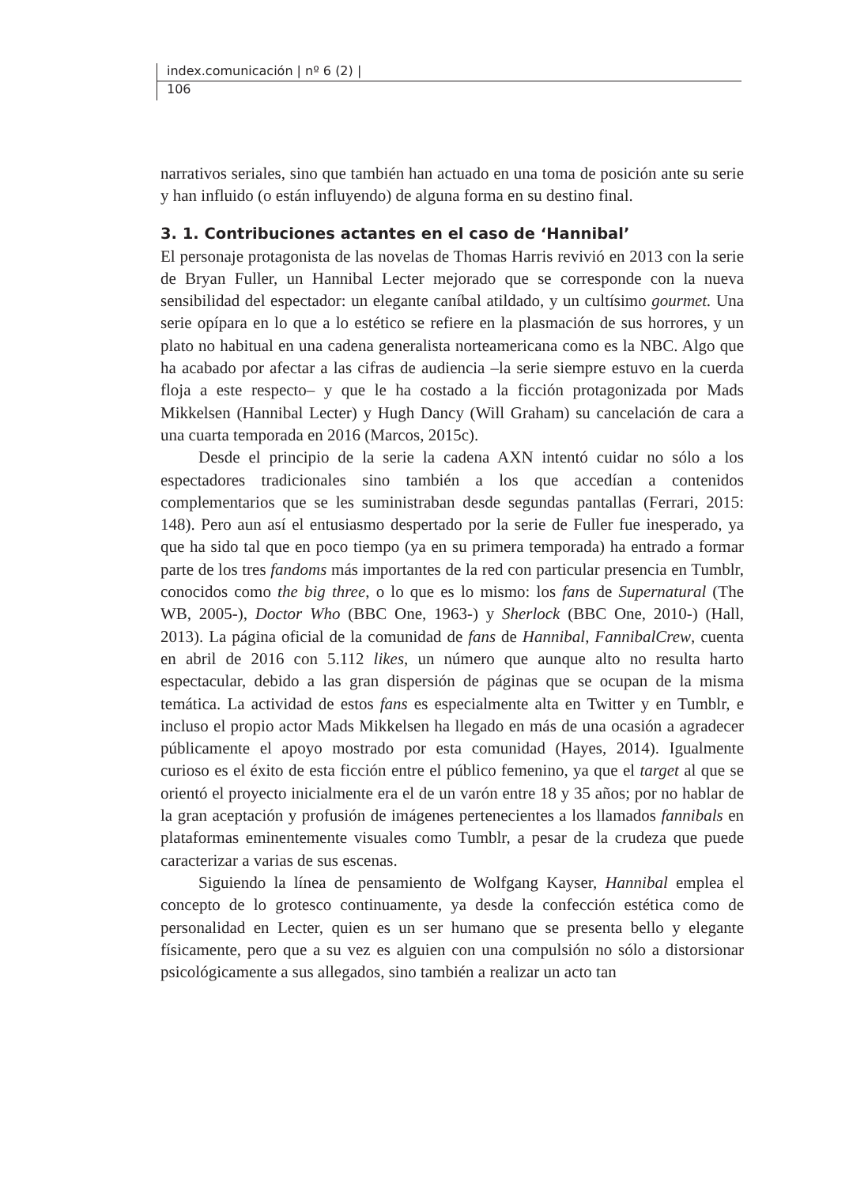index.comunicación | nº 6 (2) |
106
narrativos seriales, sino que también han actuado en una toma de posición ante su serie y han influido (o están influyendo) de alguna forma en su destino final.
3. 1. Contribuciones actantes en el caso de ‘Hannibal’
El personaje protagonista de las novelas de Thomas Harris revivió en 2013 con la serie de Bryan Fuller, un Hannibal Lecter mejorado que se corresponde con la nueva sensibilidad del espectador: un elegante caníbal atildado, y un cultísimo gourmet. Una serie opípara en lo que a lo estético se refiere en la plasmación de sus horrores, y un plato no habitual en una cadena generalista norteamericana como es la NBC. Algo que ha acabado por afectar a las cifras de audiencia –la serie siempre estuvo en la cuerda floja a este respecto– y que le ha costado a la ficción protagonizada por Mads Mikkelsen (Hannibal Lecter) y Hugh Dancy (Will Graham) su cancelación de cara a una cuarta temporada en 2016 (Marcos, 2015c).
Desde el principio de la serie la cadena AXN intentó cuidar no sólo a los espectadores tradicionales sino también a los que accedían a contenidos complementarios que se les suministraban desde segundas pantallas (Ferrari, 2015: 148). Pero aun así el entusiasmo despertado por la serie de Fuller fue inesperado, ya que ha sido tal que en poco tiempo (ya en su primera temporada) ha entrado a formar parte de los tres fandoms más importantes de la red con particular presencia en Tumblr, conocidos como the big three, o lo que es lo mismo: los fans de Supernatural (The WB, 2005-), Doctor Who (BBC One, 1963-) y Sherlock (BBC One, 2010-) (Hall, 2013). La página oficial de la comunidad de fans de Hannibal, FannibalCrew, cuenta en abril de 2016 con 5.112 likes, un número que aunque alto no resulta harto espectacular, debido a las gran dispersión de páginas que se ocupan de la misma temática. La actividad de estos fans es especialmente alta en Twitter y en Tumblr, e incluso el propio actor Mads Mikkelsen ha llegado en más de una ocasión a agradecer públicamente el apoyo mostrado por esta comunidad (Hayes, 2014). Igualmente curioso es el éxito de esta ficción entre el público femenino, ya que el target al que se orientó el proyecto inicialmente era el de un varón entre 18 y 35 años; por no hablar de la gran aceptación y profusión de imágenes pertenecientes a los llamados fannibals en plataformas eminentemente visuales como Tumblr, a pesar de la crudeza que puede caracterizar a varias de sus escenas.
Siguiendo la línea de pensamiento de Wolfgang Kayser, Hannibal emplea el concepto de lo grotesco continuamente, ya desde la confección estética como de personalidad en Lecter, quien es un ser humano que se presenta bello y elegante físicamente, pero que a su vez es alguien con una compulsión no sólo a distorsionar psicológicamente a sus allegados, sino también a realizar un acto tan